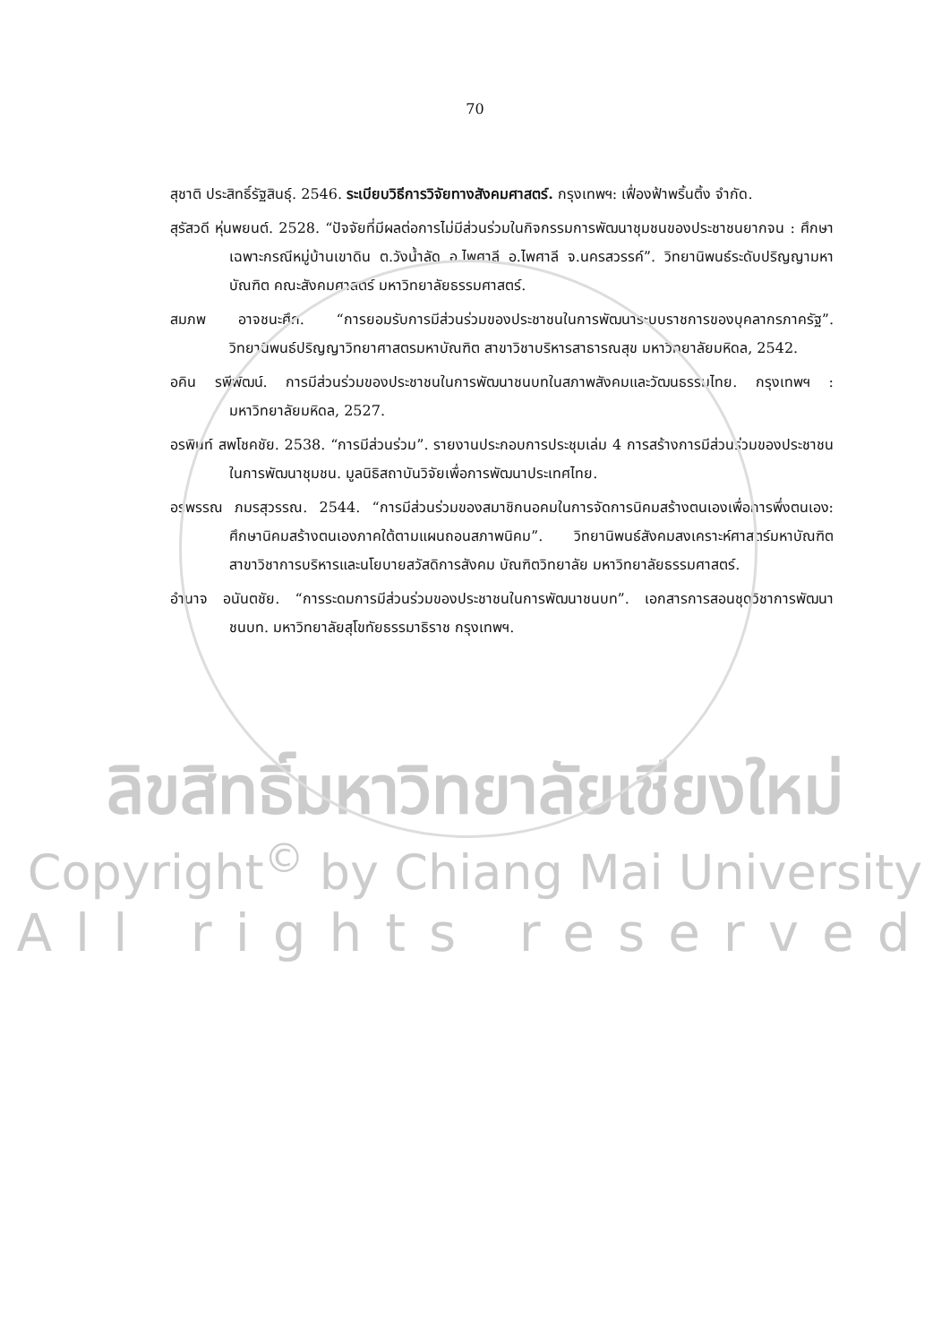70
สุชาติ ประสิทธิ์รัฐสินธุ์. 2546. ระเบียบวิธีการวิจัยทางสังคมศาสตร์. กรุงเทพฯ: เฟื่องฟ้าพริ้นติ้ง จำกัด.
สุรัสวดี หุ่นพยนต์. 2528. “ปัจจัยที่มีผลต่อการไม่มีส่วนร่วมในกิจกรรมการพัฒนาชุมชนของประชาชนยากจน : ศึกษาเฉพาะกรณีหมู่บ้านเขาดิน ต.วังน้ำลัด อ.ไพศาลี อ.ไพศาลี จ.นครสวรรค์”. วิทยานิพนธ์ระดับปริญญามหาบัณฑิต คณะสังคมศาสตร์ มหาวิทยาลัยธรรมศาสตร์.
สมภพ อาจชนะศึก. “การยอมรับการมีส่วนร่วมของประชาชนในการพัฒนาระบบราชการของบุคลากรภาครัฐ”. วิทยานิพนธ์ปริญญาวิทยาศาสตรมหาบัณฑิต สาขาวิชาบริหารสาธารณสุข มหาวิทยาลัยมหิดล, 2542.
อคิน รพีพัฒน์. การมีส่วนร่วมของประชาชนในการพัฒนาชนบทในสภาพสังคมและวัฒนธรรมไทย. กรุงเทพฯ : มหาวิทยาลัยมหิดล, 2527.
อรพินท์ สพโชคชัย. 2538. “การมีส่วนร่วม”. รายงานประกอบการประชุมเล่ม 4 การสร้างการมีส่วนร่วมของประชาชนในการพัฒนาชุมชน. มูลนิธิสถาบันวิจัยเพื่อการพัฒนาประเทศไทย.
อรพรรณ ภมรสุวรรณ. 2544. “การมีส่วนร่วมของสมาชิกนอคมในการจัดการนิคมสร้างตนเองเพื่อการพึ่งตนเอง: ศึกษานิคมสร้างตนเองภาคใต้ตามแผนถอนสภาพนิคม”. วิทยานิพนธ์สังคมสงเคราะห์ศาสตร์มหาบัณฑิต สาขาวิชาการบริหารและนโยบายสวัสดิการสังคม บัณฑิตวิทยาลัย มหาวิทยาลัยธรรมศาสตร์.
อำนาจ อนันตชัย. “การระดมการมีส่วนร่วมของประชาชนในการพัฒนาชนบท”. เอกสารการสอนชุดวิชาการพัฒนาชนบท. มหาวิทยาลัยสุโขทัยธรรมาธิราช กรุงเทพฯ.
ลิขสิทธิ์มหาวิทยาลัยเชียงใหม่
Copyright<sup>©</sup> by Chiang Mai University
All rights reserved